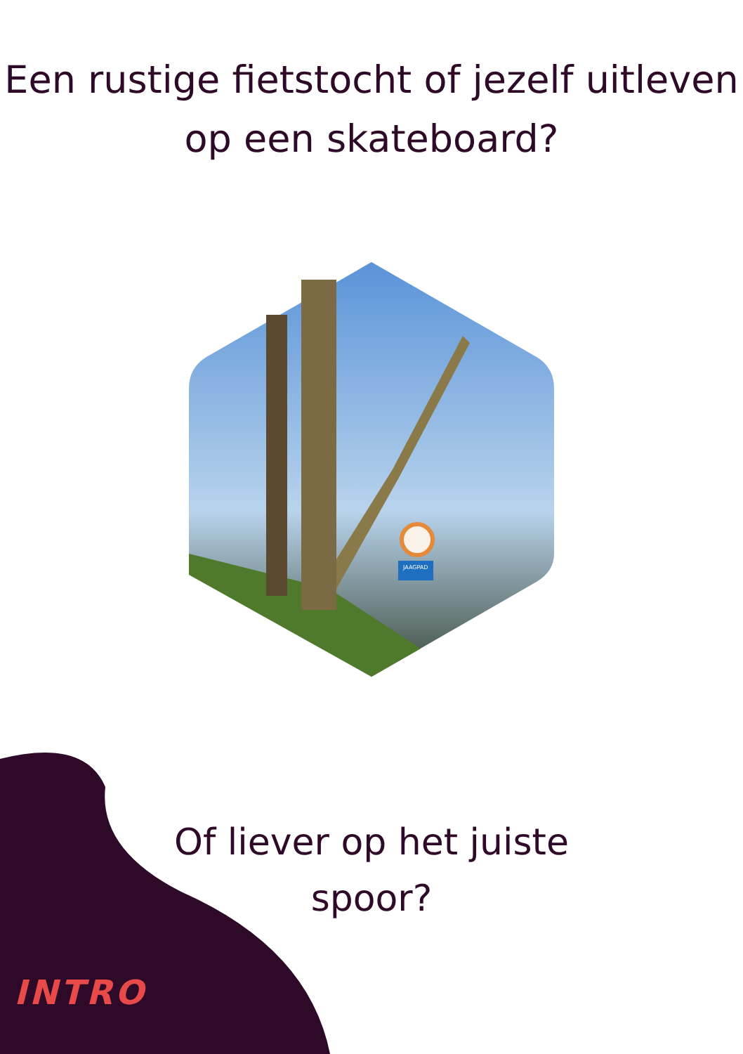Een rustige fietstocht of jezelf uitleven
op een skateboard?
JAAGPAD
Of liever op het juiste
spoor?
INTRO